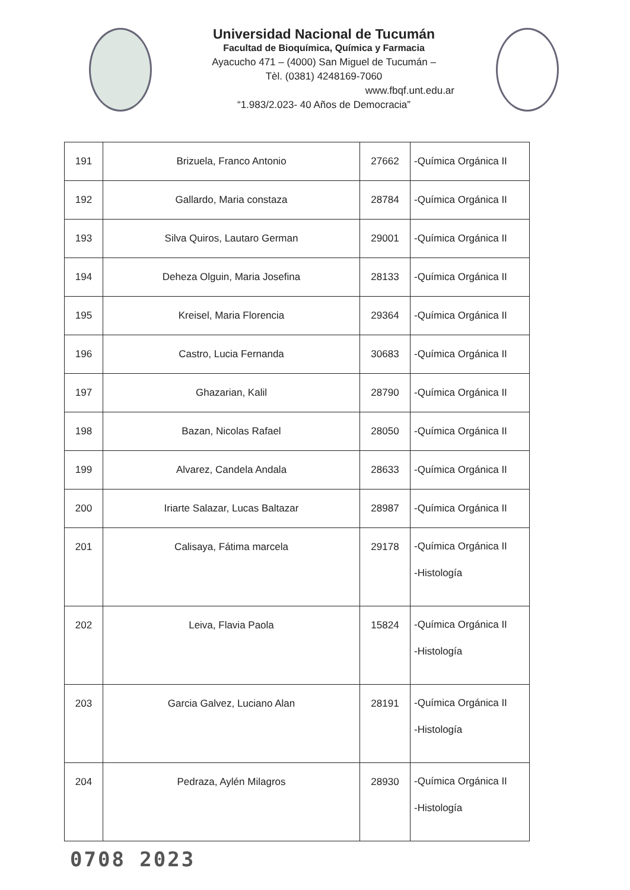Universidad Nacional de Tucumán
Facultad de Bioquímica, Química y Farmacia
Ayacucho 471 – (4000) San Miguel de Tucumán –
Tèl. (0381) 4248169-7060
www.fbqf.unt.edu.ar
“1.983/2.023- 40 Años de Democracia”
| 191 | Brizuela, Franco Antonio | 27662 | -Química Orgánica II |
| 192 | Gallardo, Maria constaza | 28784 | -Química Orgánica II |
| 193 | Silva Quiros, Lautaro German | 29001 | -Química Orgánica II |
| 194 | Deheza Olguin, Maria Josefina | 28133 | -Química Orgánica II |
| 195 | Kreisel, Maria Florencia | 29364 | -Química Orgánica II |
| 196 | Castro, Lucia Fernanda | 30683 | -Química Orgánica II |
| 197 | Ghazarian, Kalil | 28790 | -Química Orgánica II |
| 198 | Bazan, Nicolas Rafael | 28050 | -Química Orgánica II |
| 199 | Alvarez, Candela Andala | 28633 | -Química Orgánica II |
| 200 | Iriarte Salazar, Lucas Baltazar | 28987 | -Química Orgánica II |
| 201 | Calisaya, Fátima marcela | 29178 | -Química Orgánica II -Histología |
| 202 | Leiva, Flavia Paola | 15824 | -Química Orgánica II -Histología |
| 203 | Garcia Galvez, Luciano Alan | 28191 | -Química Orgánica II -Histología |
| 204 | Pedraza, Aylén Milagros | 28930 | -Química Orgánica II -Histología |
0708 2023